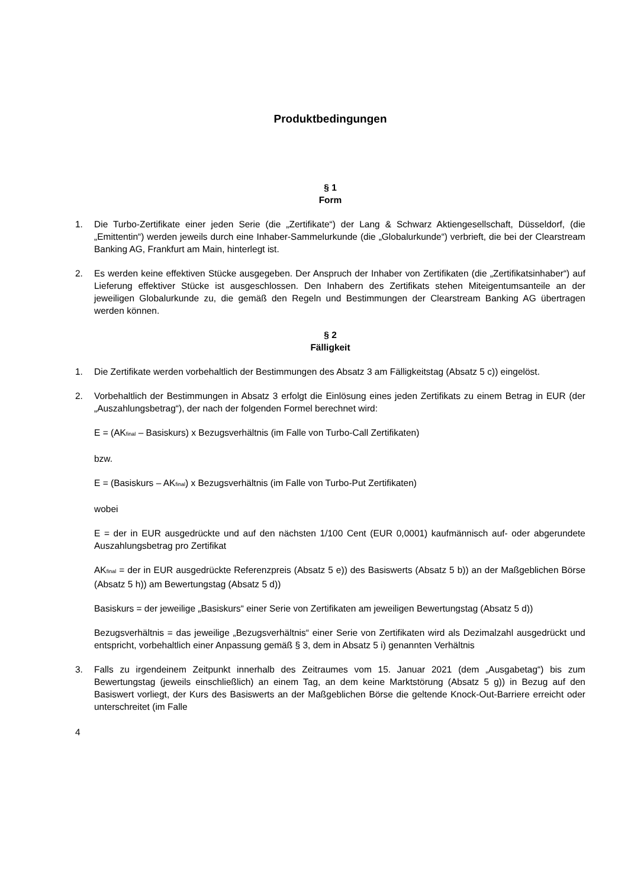Produktbedingungen
§ 1
Form
1. Die Turbo-Zertifikate einer jeden Serie (die „Zertifikate“) der Lang & Schwarz Aktiengesellschaft, Düsseldorf, (die „Emittentin“) werden jeweils durch eine Inhaber-Sammelurkunde (die „Globalurkunde“) verbrieft, die bei der Clearstream Banking AG, Frankfurt am Main, hinterlegt ist.
2. Es werden keine effektiven Stücke ausgegeben. Der Anspruch der Inhaber von Zertifikaten (die „Zertifikatsinhaber“) auf Lieferung effektiver Stücke ist ausgeschlossen. Den Inhabern des Zertifikats stehen Miteigentumsanteile an der jeweiligen Globalurkunde zu, die gemäß den Regeln und Bestimmungen der Clearstream Banking AG übertragen werden können.
§ 2
Fälligkeit
1. Die Zertifikate werden vorbehaltlich der Bestimmungen des Absatz 3 am Fälligkeitstag (Absatz 5 c)) eingelöst.
2. Vorbehaltlich der Bestimmungen in Absatz 3 erfolgt die Einlösung eines jeden Zertifikats zu einem Betrag in EUR (der „Auszahlungsbetrag“), der nach der folgenden Formel berechnet wird:
E = (AK<sub>final</sub> – Basiskurs) x Bezugsverhältnis (im Falle von Turbo-Call Zertifikaten)
bzw.
E = (Basiskurs – AK<sub>final</sub>) x Bezugsverhältnis (im Falle von Turbo-Put Zertifikaten)
wobei
E = der in EUR ausgedrückte und auf den nächsten 1/100 Cent (EUR 0,0001) kaufmännisch auf- oder abgerundete Auszahlungsbetrag pro Zertifikat
AK<sub>final</sub> = der in EUR ausgedrückte Referenzpreis (Absatz 5 e)) des Basiswerts (Absatz 5 b)) an der Maßgeblichen Börse (Absatz 5 h)) am Bewertungstag (Absatz 5 d))
Basiskurs = der jeweilige „Basiskurs“ einer Serie von Zertifikaten am jeweiligen Bewertungstag (Absatz 5 d))
Bezugsverhältnis = das jeweilige „Bezugsverhältnis“ einer Serie von Zertifikaten wird als Dezimalzahl ausgedrückt und entspricht, vorbehaltlich einer Anpassung gemäß § 3, dem in Absatz 5 i) genannten Verhältnis
3. Falls zu irgendeinem Zeitpunkt innerhalb des Zeitraumes vom 15. Januar 2021 (dem „Ausgabetag“) bis zum Bewertungstag (jeweils einschließlich) an einem Tag, an dem keine Marktstörung (Absatz 5 g)) in Bezug auf den Basiswert vorliegt, der Kurs des Basiswerts an der Maßgeblichen Börse die geltende Knock-Out-Barriere erreicht oder unterschreitet (im Falle
4